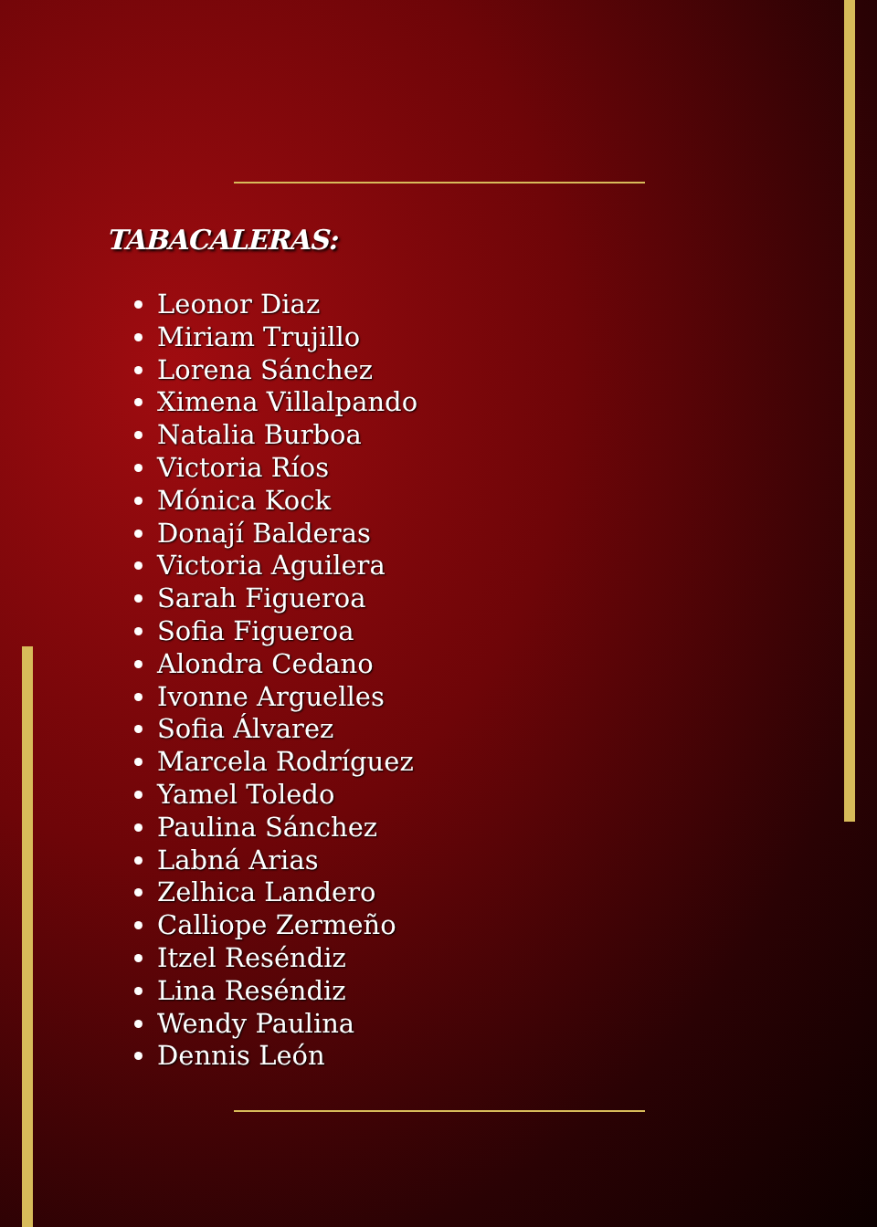TABACALERAS:
Leonor Diaz
Miriam Trujillo
Lorena Sánchez
Ximena Villalpando
Natalia Burboa
Victoria Ríos
Mónica Kock
Donají Balderas
Victoria Aguilera
Sarah Figueroa
Sofia Figueroa
Alondra Cedano
Ivonne Arguelles
Sofia Álvarez
Marcela Rodríguez
Yamel Toledo
Paulina Sánchez
Labná Arias
Zelhica Landero
Calliope Zermeño
Itzel Reséndiz
Lina Reséndiz
Wendy Paulina
Dennis León